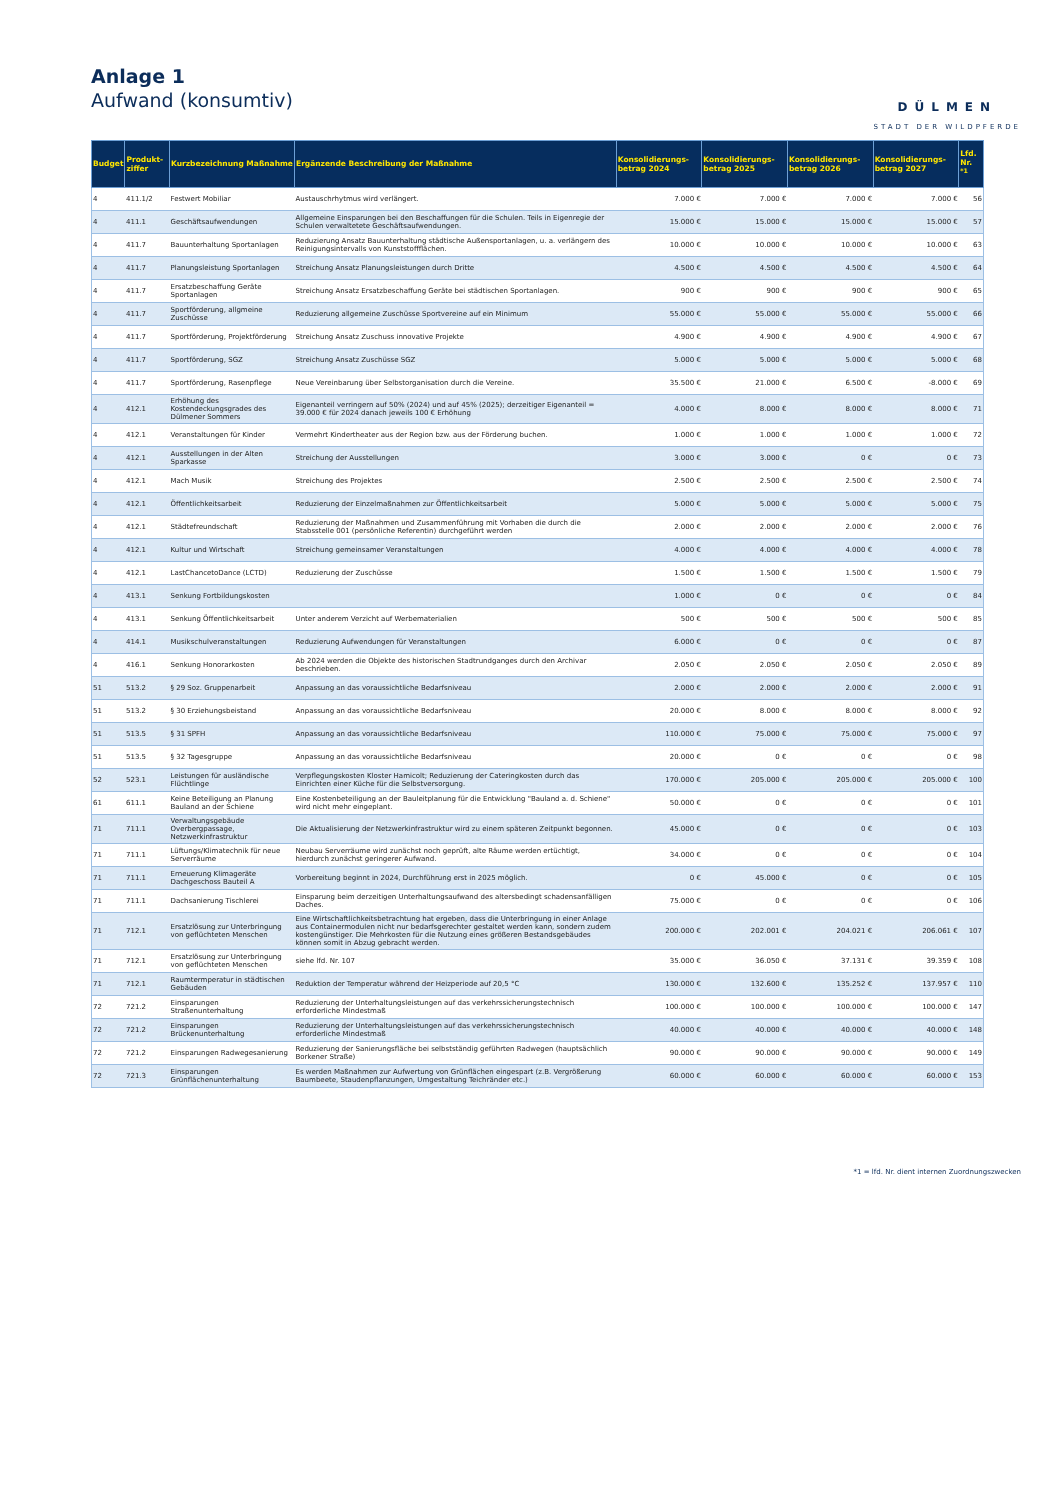Anlage 1
Aufwand (konsumtiv)
DÜLMEN
STADT DER WILDPFERDE
| Budget | Produkt-ziffer | Kurzbezeichnung Maßnahme | Ergänzende Beschreibung der Maßnahme | Konsolidierungs-betrag 2024 | Konsolidierungs-betrag 2025 | Konsolidierungs-betrag 2026 | Konsolidierungs-betrag 2027 | Lfd. Nr. <sup>*1</sup> |
| --- | --- | --- | --- | --- | --- | --- | --- | --- |
| 4 | 411.1/2 | Festwert Mobiliar | Austauschrhytmus wird verlängert. | 7.000 € | 7.000 € | 7.000 € | 7.000 € | 56 |
| 4 | 411.1 | Geschäftsaufwendungen | Allgemeine Einsparungen bei den Beschaffungen für die Schulen. Teils in Eigenregie der Schulen verwaltetete Geschäftsaufwendungen. | 15.000 € | 15.000 € | 15.000 € | 15.000 € | 57 |
| 4 | 411.7 | Bauunterhaltung Sportanlagen | Reduzierung Ansatz Bauunterhaltung städtische Außensportanlagen, u. a. verlängern des Reinigungsintervalls von Kunststoffflächen. | 10.000 € | 10.000 € | 10.000 € | 10.000 € | 63 |
| 4 | 411.7 | Planungsleistung Sportanlagen | Streichung Ansatz Planungsleistungen durch Dritte | 4.500 € | 4.500 € | 4.500 € | 4.500 € | 64 |
| 4 | 411.7 | Ersatzbeschaffung Geräte Sportanlagen | Streichung Ansatz Ersatzbeschaffung Geräte bei städtischen Sportanlagen. | 900 € | 900 € | 900 € | 900 € | 65 |
| 4 | 411.7 | Sportförderung, allgmeine Zuschüsse | Reduzierung allgemeine Zuschüsse Sportvereine auf ein Minimum | 55.000 € | 55.000 € | 55.000 € | 55.000 € | 66 |
| 4 | 411.7 | Sportförderung, Projektförderung | Streichung Ansatz Zuschuss innovative Projekte | 4.900 € | 4.900 € | 4.900 € | 4.900 € | 67 |
| 4 | 411.7 | Sportförderung, SGZ | Streichung Ansatz Zuschüsse SGZ | 5.000 € | 5.000 € | 5.000 € | 5.000 € | 68 |
| 4 | 411.7 | Sportförderung, Rasenpflege | Neue Vereinbarung über Selbstorganisation durch die Vereine. | 35.500 € | 21.000 € | 6.500 € | -8.000 € | 69 |
| 4 | 412.1 | Erhöhung des Kostendeckungsgrades des Dülmener Sommers | Eigenanteil verringern auf 50% (2024) und auf 45% (2025); derzeitiger Eigenanteil = 39.000 € für 2024 danach jeweils 100 € Erhöhung | 4.000 € | 8.000 € | 8.000 € | 8.000 € | 71 |
| 4 | 412.1 | Veranstaltungen für Kinder | Vermehrt Kindertheater aus der Region bzw. aus der Förderung buchen. | 1.000 € | 1.000 € | 1.000 € | 1.000 € | 72 |
| 4 | 412.1 | Ausstellungen in der Alten Sparkasse | Streichung der Ausstellungen | 3.000 € | 3.000 € | 0 € | 0 € | 73 |
| 4 | 412.1 | Mach Musik | Streichung des Projektes | 2.500 € | 2.500 € | 2.500 € | 2.500 € | 74 |
| 4 | 412.1 | Öffentlichkeitsarbeit | Reduzierung der Einzelmaßnahmen zur Öffentlichkeitsarbeit | 5.000 € | 5.000 € | 5.000 € | 5.000 € | 75 |
| 4 | 412.1 | Städtefreundschaft | Reduzierung der Maßnahmen und Zusammenführung mit Vorhaben die durch die Stabsstelle 001 (persönliche Referentin) durchgeführt werden | 2.000 € | 2.000 € | 2.000 € | 2.000 € | 76 |
| 4 | 412.1 | Kultur und Wirtschaft | Streichung gemeinsamer Veranstaltungen | 4.000 € | 4.000 € | 4.000 € | 4.000 € | 78 |
| 4 | 412.1 | LastChancetoDance (LCTD) | Reduzierung der Zuschüsse | 1.500 € | 1.500 € | 1.500 € | 1.500 € | 79 |
| 4 | 413.1 | Senkung Fortbildungskosten | | 1.000 € | 0 € | 0 € | 0 € | 84 |
| 4 | 413.1 | Senkung Öffentlichkeitsarbeit | Unter anderem Verzicht auf Werbematerialien | 500 € | 500 € | 500 € | 500 € | 85 |
| 4 | 414.1 | Musikschulveranstaltungen | Reduzierung Aufwendungen für Veranstaltungen | 6.000 € | 0 € | 0 € | 0 € | 87 |
| 4 | 416.1 | Senkung Honorarkosten | Ab 2024 werden die Objekte des historischen Stadtrundganges durch den Archivar beschrieben. | 2.050 € | 2.050 € | 2.050 € | 2.050 € | 89 |
| 51 | 513.2 | § 29 Soz. Gruppenarbeit | Anpassung an das voraussichtliche Bedarfsniveau | 2.000 € | 2.000 € | 2.000 € | 2.000 € | 91 |
| 51 | 513.2 | § 30 Erziehungsbeistand | Anpassung an das voraussichtliche Bedarfsniveau | 20.000 € | 8.000 € | 8.000 € | 8.000 € | 92 |
| 51 | 513.5 | § 31 SPFH | Anpassung an das voraussichtliche Bedarfsniveau | 110.000 € | 75.000 € | 75.000 € | 75.000 € | 97 |
| 51 | 513.5 | § 32 Tagesgruppe | Anpassung an das voraussichtliche Bedarfsniveau | 20.000 € | 0 € | 0 € | 0 € | 98 |
| 52 | 523.1 | Leistungen für ausländische Flüchtlinge | Verpflegungskosten Kloster Hamicolt; Reduzierung der Cateringkosten durch das Einrichten einer Küche für die Selbstversorgung. | 170.000 € | 205.000 € | 205.000 € | 205.000 € | 100 |
| 61 | 611.1 | Keine Beteiligung an Planung Bauland an der Schiene | Eine Kostenbeteiligung an der Bauleitplanung für die Entwicklung "Bauland a. d. Schiene" wird nicht mehr eingeplant. | 50.000 € | 0 € | 0 € | 0 € | 101 |
| 71 | 711.1 | Verwaltungsgebäude Overbergpassage, Netzwerkinfrastruktur | Die Aktualisierung der Netzwerkinfrastruktur wird zu einem späteren Zeitpunkt begonnen. | 45.000 € | 0 € | 0 € | 0 € | 103 |
| 71 | 711.1 | Lüftungs/Klimatechnik für neue Serverräume | Neubau Serverräume wird zunächst noch geprüft, alte Räume werden ertüchtigt, hierdurch zunächst geringerer Aufwand. | 34.000 € | 0 € | 0 € | 0 € | 104 |
| 71 | 711.1 | Erneuerung Klimageräte Dachgeschoss Bauteil A | Vorbereitung beginnt in 2024, Durchführung erst in 2025 möglich. | 0 € | 45.000 € | 0 € | 0 € | 105 |
| 71 | 711.1 | Dachsanierung Tischlerei | Einsparung beim derzeitigen Unterhaltungsaufwand des altersbedingt schadensanfälligen Daches. | 75.000 € | 0 € | 0 € | 0 € | 106 |
| 71 | 712.1 | Ersatzlösung zur Unterbringung von geflüchteten Menschen | Eine Wirtschaftlichkeitsbetrachtung hat ergeben, dass die Unterbringung in einer Anlage aus Containermodulen nicht nur bedarfsgerechter gestaltet werden kann, sondern zudem kostengünstiger. Die Mehrkosten für die Nutzung eines größeren Bestandsgebäudes können somit in Abzug gebracht werden. | 200.000 € | 202.001 € | 204.021 € | 206.061 € | 107 |
| 71 | 712.1 | Ersatzlösung zur Unterbringung von geflüchteten Menschen | siehe lfd. Nr. 107 | 35.000 € | 36.050 € | 37.131 € | 39.359 € | 108 |
| 71 | 712.1 | Raumtermperatur in städtischen Gebäuden | Reduktion der Temperatur während der Heizperiode auf 20,5 °C | 130.000 € | 132.600 € | 135.252 € | 137.957 € | 110 |
| 72 | 721.2 | Einsparungen Straßenunterhaltung | Reduzierung der Unterhaltungsleistungen auf das verkehrssicherungstechnisch erforderliche Mindestmaß | 100.000 € | 100.000 € | 100.000 € | 100.000 € | 147 |
| 72 | 721.2 | Einsparungen Brückenunterhaltung | Reduzierung der Unterhaltungsleistungen auf das verkehrssicherungstechnisch erforderliche Mindestmaß | 40.000 € | 40.000 € | 40.000 € | 40.000 € | 148 |
| 72 | 721.2 | Einsparungen Radwegesanierung | Reduzierung der Sanierungsfläche bei selbstständig geführten Radwegen (hauptsächlich Borkener Straße) | 90.000 € | 90.000 € | 90.000 € | 90.000 € | 149 |
| 72 | 721.3 | Einsparungen Grünflächenunterhaltung | Es werden Maßnahmen zur Aufwertung von Grünflächen eingespart (z.B. Vergrößerung Baumbeete, Staudenpflanzungen, Umgestaltung Teichränder etc.) | 60.000 € | 60.000 € | 60.000 € | 60.000 € | 153 |
*1 = lfd. Nr. dient internen Zuordnungszwecken